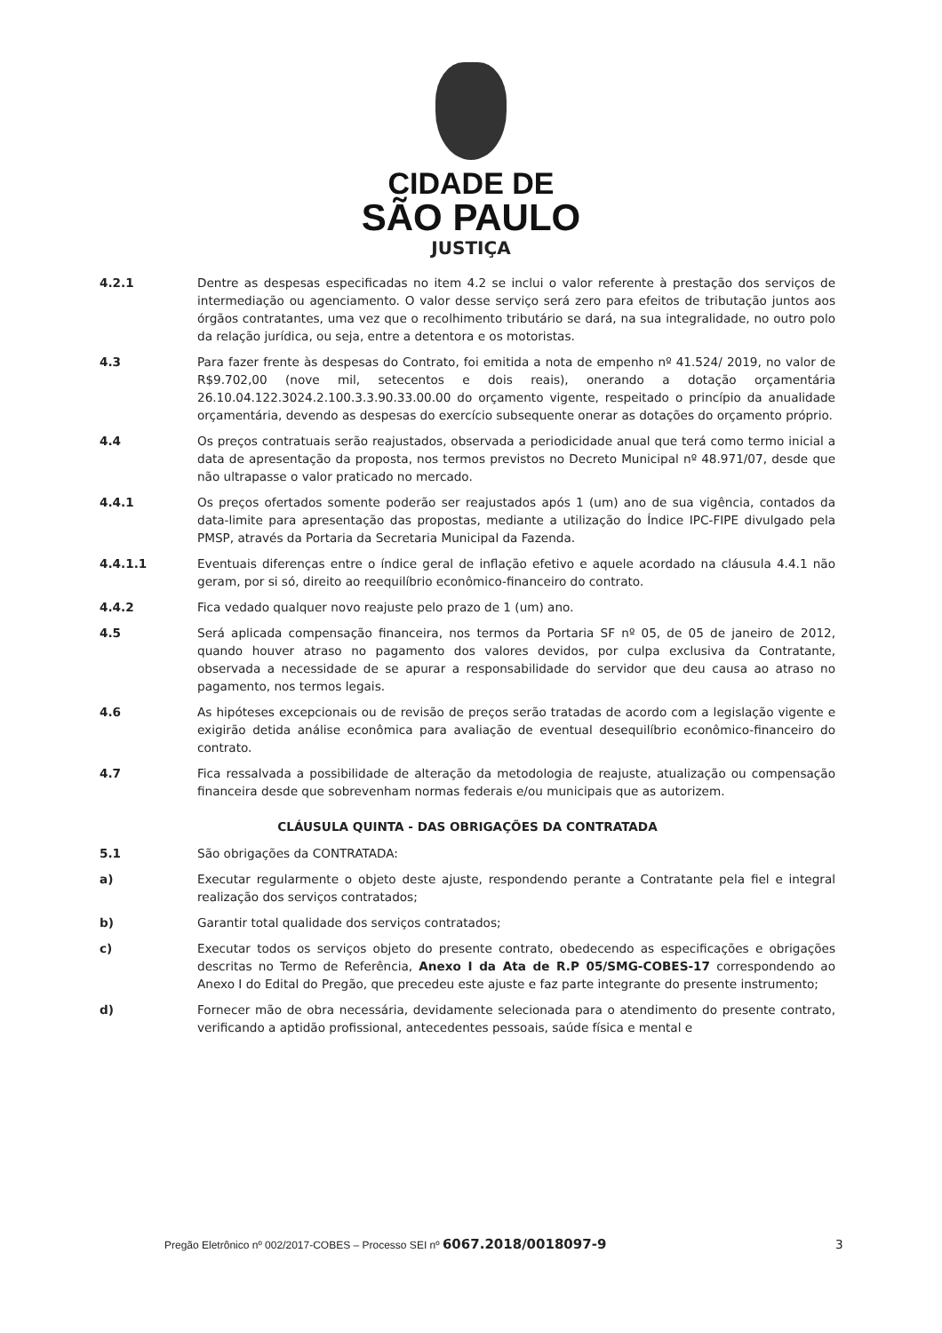CIDADE DE
SÃO PAULO
JUSTIÇA
4.2.1 Dentre as despesas especificadas no item 4.2 se inclui o valor referente à prestação dos serviços de intermediação ou agenciamento. O valor desse serviço será zero para efeitos de tributação juntos aos órgãos contratantes, uma vez que o recolhimento tributário se dará, na sua integralidade, no outro polo da relação jurídica, ou seja, entre a detentora e os motoristas.
4.3 Para fazer frente às despesas do Contrato, foi emitida a nota de empenho nº 41.524/ 2019, no valor de R$9.702,00 (nove mil, setecentos e dois reais), onerando a dotação orçamentária 26.10.04.122.3024.2.100.3.3.90.33.00.00 do orçamento vigente, respeitado o princípio da anualidade orçamentária, devendo as despesas do exercício subsequente onerar as dotações do orçamento próprio.
4.4 Os preços contratuais serão reajustados, observada a periodicidade anual que terá como termo inicial a data de apresentação da proposta, nos termos previstos no Decreto Municipal nº 48.971/07, desde que não ultrapasse o valor praticado no mercado.
4.4.1 Os preços ofertados somente poderão ser reajustados após 1 (um) ano de sua vigência, contados da data-limite para apresentação das propostas, mediante a utilização do Índice IPC-FIPE divulgado pela PMSP, através da Portaria da Secretaria Municipal da Fazenda.
4.4.1.1 Eventuais diferenças entre o índice geral de inflação efetivo e aquele acordado na cláusula 4.4.1 não geram, por si só, direito ao reequilíbrio econômico-financeiro do contrato.
4.4.2 Fica vedado qualquer novo reajuste pelo prazo de 1 (um) ano.
4.5 Será aplicada compensação financeira, nos termos da Portaria SF nº 05, de 05 de janeiro de 2012, quando houver atraso no pagamento dos valores devidos, por culpa exclusiva da Contratante, observada a necessidade de se apurar a responsabilidade do servidor que deu causa ao atraso no pagamento, nos termos legais.
4.6 As hipóteses excepcionais ou de revisão de preços serão tratadas de acordo com a legislação vigente e exigirão detida análise econômica para avaliação de eventual desequilíbrio econômico-financeiro do contrato.
4.7 Fica ressalvada a possibilidade de alteração da metodologia de reajuste, atualização ou compensação financeira desde que sobrevenham normas federais e/ou municipais que as autorizem.
CLÁUSULA QUINTA - DAS OBRIGAÇÕES DA CONTRATADA
5.1 São obrigações da CONTRATADA:
a) Executar regularmente o objeto deste ajuste, respondendo perante a Contratante pela fiel e integral realização dos serviços contratados;
b) Garantir total qualidade dos serviços contratados;
c) Executar todos os serviços objeto do presente contrato, obedecendo as especificações e obrigações descritas no Termo de Referência, Anexo I da Ata de R.P 05/SMG-COBES-17 correspondendo ao Anexo I do Edital do Pregão, que precedeu este ajuste e faz parte integrante do presente instrumento;
d) Fornecer mão de obra necessária, devidamente selecionada para o atendimento do presente contrato, verificando a aptidão profissional, antecedentes pessoais, saúde física e mental e
Pregão Eletrônico nº 002/2017-COBES – Processo SEI nº 6067.2018/0018097-9
3